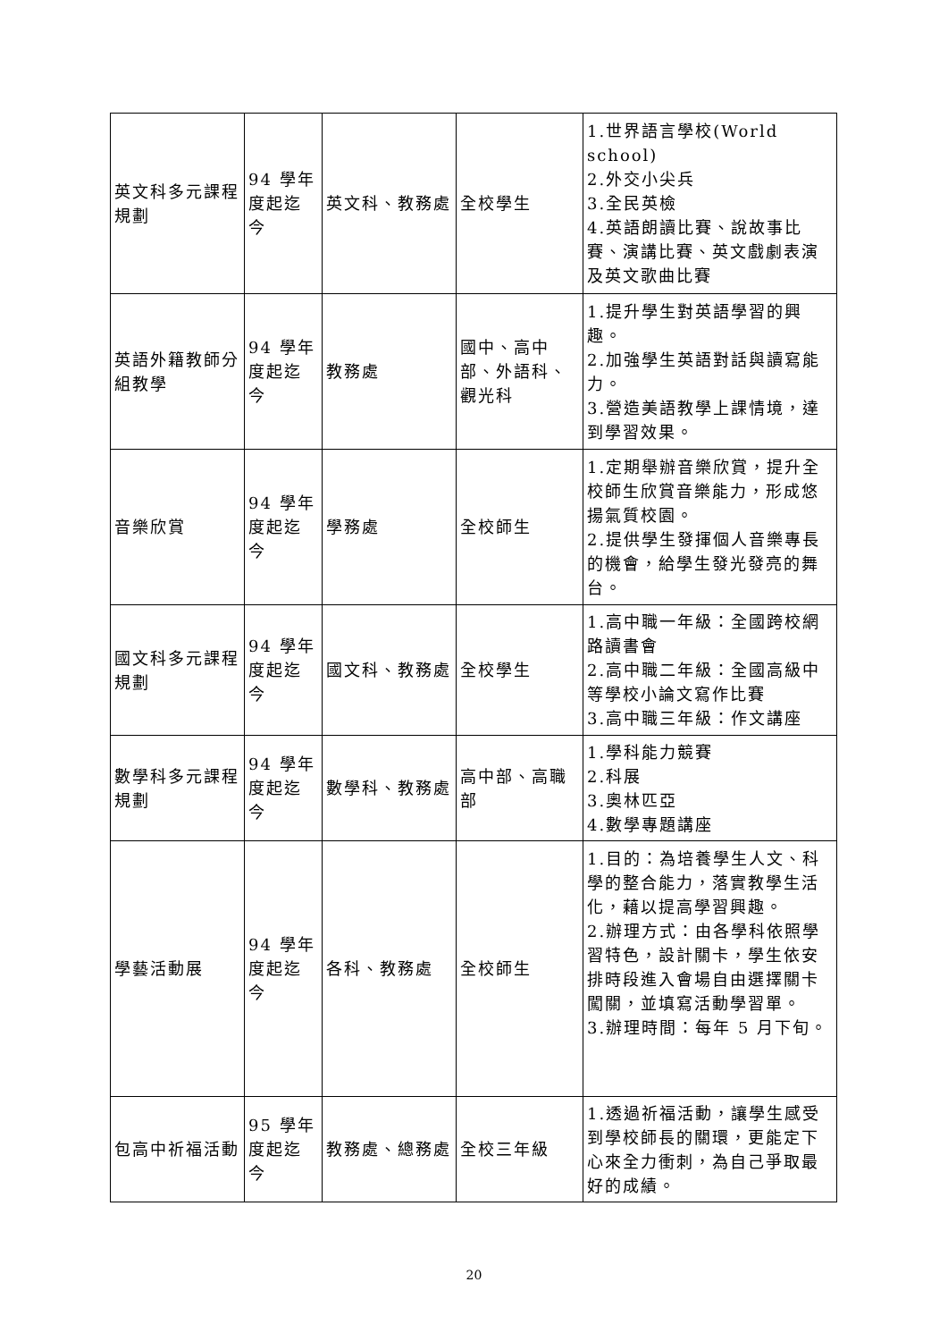| 英文科多元課程規劃 | 94 學年度起迄今 | 英文科、教務處 | 全校學生 | 1.世界語言學校(World school) 2.外交小尖兵 3.全民英檢 4.英語朗讀比賽、說故事比賽、演講比賽、英文戲劇表演及英文歌曲比賽 |
| 英語外籍教師分組教學 | 94 學年度起迄今 | 教務處 | 國中、高中部、外語科、觀光科 | 1.提升學生對英語學習的興趣。 2.加強學生英語對話與讀寫能力。 3.營造美語教學上課情境，達到學習效果。 |
| 音樂欣賞 | 94 學年度起迄今 | 學務處 | 全校師生 | 1.定期舉辦音樂欣賞，提升全校師生欣賞音樂能力，形成悠揚氣質校園。 2.提供學生發揮個人音樂專長的機會，給學生發光發亮的舞台。 |
| 國文科多元課程規劃 | 94 學年度起迄今 | 國文科、教務處 | 全校學生 | 1.高中職一年級：全國跨校網路讀書會 2.高中職二年級：全國高級中等學校小論文寫作比賽 3.高中職三年級：作文講座 |
| 數學科多元課程規劃 | 94 學年度起迄今 | 數學科、教務處 | 高中部、高職部 | 1.學科能力競賽 2.科展 3.奧林匹亞 4.數學專題講座 |
| 學藝活動展 | 94 學年度起迄今 | 各科、教務處 | 全校師生 | 1.目的：為培養學生人文、科學的整合能力，落實教學生活化，藉以提高學習興趣。 2.辦理方式：由各學科依照學習特色，設計關卡，學生依安排時段進入會場自由選擇關卡闖關，並填寫活動學習單。 3.辦理時間：每年 5 月下旬。 |
| 包高中祈福活動 | 95 學年度起迄今 | 教務處、總務處 | 全校三年級 | 1.透過祈福活動，讓學生感受到學校師長的關環，更能定下心來全力衝刺，為自己爭取最好的成績。 |
20